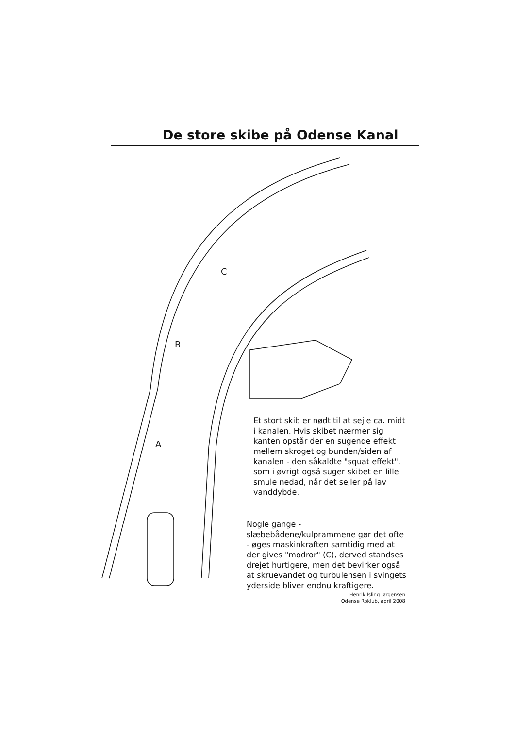De store skibe på Odense Kanal
A
B
C
Et stort skib er nødt til at sejle ca. midt i kanalen. Hvis skibet nærmer sig kanten opstår der en sugende effekt mellem skroget og bunden/siden af kanalen - den såkaldte "squat effekt", som i øvrigt også suger skibet en lille smule nedad, når det sejler på lav vanddybde.
Nogle gange - slæbebådene/kulprammene gør det ofte - øges maskinkraften samtidig med at der gives "modror" (C), derved standses drejet hurtigere, men det bevirker også at skruevandet og turbulensen i svingets yderside bliver endnu kraftigere.
Henrik Isling Jørgensen
Odense Roklub, april 2008